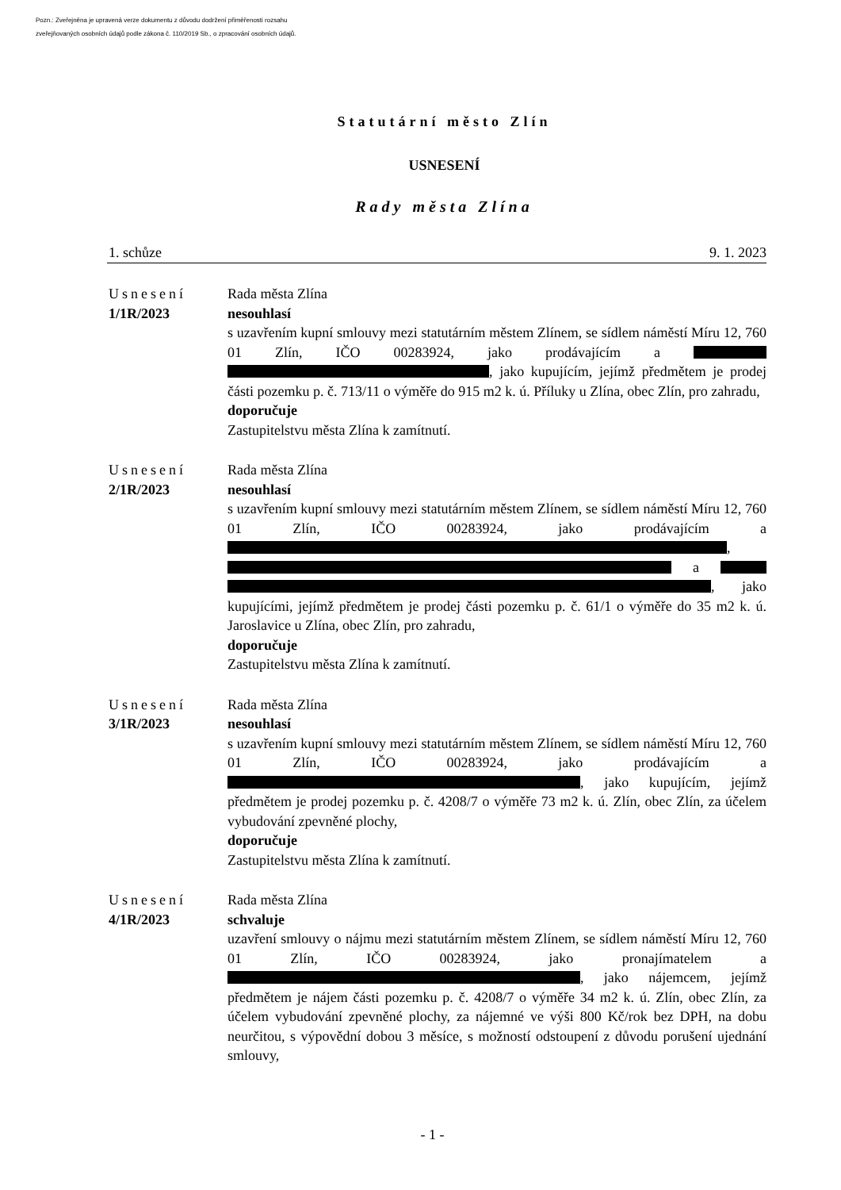Pozn.: Zveřejněna je upravená verze dokumentu z důvodu dodržení přiměřenosti rozsahu
zveřejňovaných osobních údajů podle zákona č. 110/2019 Sb., o zpracování osobních údajů.
Statutární město Zlín
USNESENÍ
Rady města Zlína
1. schůze 9. 1. 2023
Usnesení
1/1R/2023
Rada města Zlína
nesouhlasí
s uzavřením kupní smlouvy mezi statutárním městem Zlínem, se sídlem náměstí Míru 12, 760 01 Zlín, IČO 00283924, jako prodávajícím a , jako kupujícím, jejímž předmětem je prodej části pozemku p. č. 713/11 o výměře do 915 m2 k. ú. Příluky u Zlína, obec Zlín, pro zahradu,
doporučuje
Zastupitelstvu města Zlína k zamítnutí.
Usnesení
2/1R/2023
Rada města Zlína
nesouhlasí
s uzavřením kupní smlouvy mezi statutárním městem Zlínem, se sídlem náměstí Míru 12, 760 01 Zlín, IČO 00283924, jako prodávajícím a , a , jako kupujícími, jejímž předmětem je prodej části pozemku p. č. 61/1 o výměře do 35 m2 k. ú. Jaroslavice u Zlína, obec Zlín, pro zahradu,
doporučuje
Zastupitelstvu města Zlína k zamítnutí.
Usnesení
3/1R/2023
Rada města Zlína
nesouhlasí
s uzavřením kupní smlouvy mezi statutárním městem Zlínem, se sídlem náměstí Míru 12, 760 01 Zlín, IČO 00283924, jako prodávajícím a , jako kupujícím, jejímž předmětem je prodej pozemku p. č. 4208/7 o výměře 73 m2 k. ú. Zlín, obec Zlín, za účelem vybudování zpevněné plochy,
doporučuje
Zastupitelstvu města Zlína k zamítnutí.
Usnesení
4/1R/2023
Rada města Zlína
schvaluje
uzavření smlouvy o nájmu mezi statutárním městem Zlínem, se sídlem náměstí Míru 12, 760 01 Zlín, IČO 00283924, jako pronajímatelem a , jako nájemcem, jejímž předmětem je nájem části pozemku p. č. 4208/7 o výměře 34 m2 k. ú. Zlín, obec Zlín, za účelem vybudování zpevněné plochy, za nájemné ve výši 800 Kč/rok bez DPH, na dobu neurčitou, s výpovědní dobou 3 měsíce, s možností odstoupení z důvodu porušení ujednání smlouvy,
- 1 -